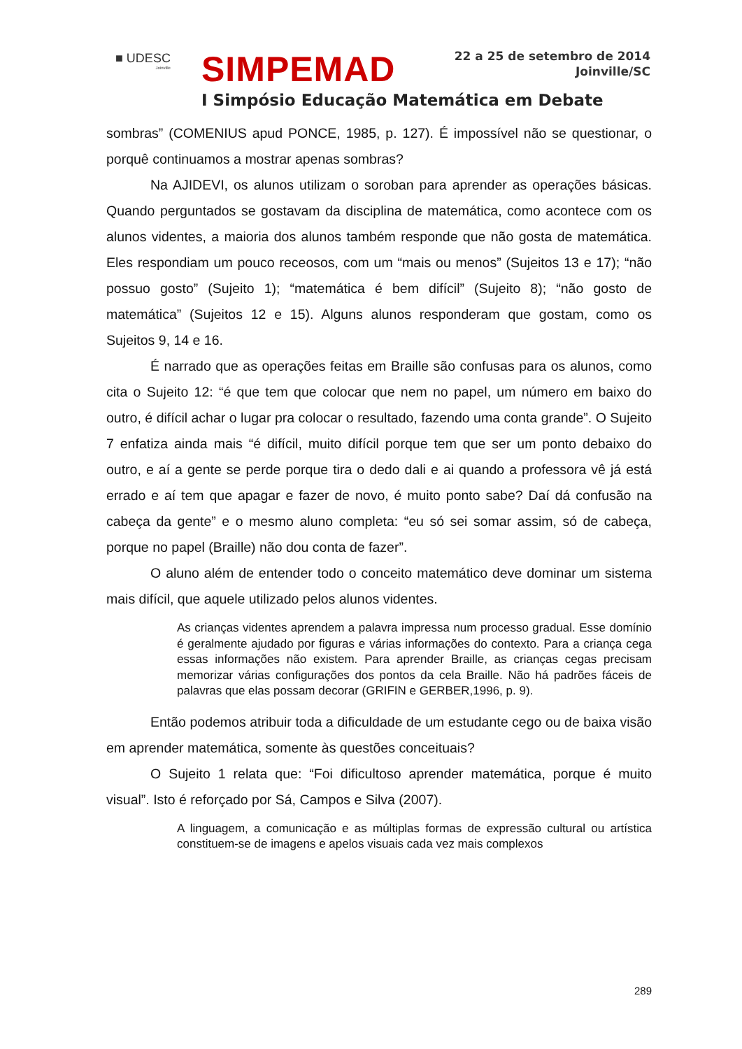■ UDESC
Joinville
SIMPEMAD
22 a 25 de setembro de 2014
Joinville/SC
I Simpósio Educação Matemática em Debate
sombras” (COMENIUS apud PONCE, 1985, p. 127). É impossível não se questionar, o porquê continuamos a mostrar apenas sombras?
Na AJIDEVI, os alunos utilizam o soroban para aprender as operações básicas. Quando perguntados se gostavam da disciplina de matemática, como acontece com os alunos videntes, a maioria dos alunos também responde que não gosta de matemática. Eles respondiam um pouco receosos, com um “mais ou menos” (Sujeitos 13 e 17); “não possuo gosto” (Sujeito 1); “matemática é bem difícil” (Sujeito 8); “não gosto de matemática” (Sujeitos 12 e 15). Alguns alunos responderam que gostam, como os Sujeitos 9, 14 e 16.
É narrado que as operações feitas em Braille são confusas para os alunos, como cita o Sujeito 12: “é que tem que colocar que nem no papel, um número em baixo do outro, é difícil achar o lugar pra colocar o resultado, fazendo uma conta grande”. O Sujeito 7 enfatiza ainda mais “é difícil, muito difícil porque tem que ser um ponto debaixo do outro, e aí a gente se perde porque tira o dedo dali e ai quando a professora vê já está errado e aí tem que apagar e fazer de novo, é muito ponto sabe? Daí dá confusão na cabeça da gente” e o mesmo aluno completa: “eu só sei somar assim, só de cabeça, porque no papel (Braille) não dou conta de fazer”.
O aluno além de entender todo o conceito matemático deve dominar um sistema mais difícil, que aquele utilizado pelos alunos videntes.
As crianças videntes aprendem a palavra impressa num processo gradual. Esse domínio é geralmente ajudado por figuras e várias informações do contexto. Para a criança cega essas informações não existem. Para aprender Braille, as crianças cegas precisam memorizar várias configurações dos pontos da cela Braille. Não há padrões fáceis de palavras que elas possam decorar (GRIFIN e GERBER,1996, p. 9).
Então podemos atribuir toda a dificuldade de um estudante cego ou de baixa visão em aprender matemática, somente às questões conceituais?
O Sujeito 1 relata que: “Foi dificultoso aprender matemática, porque é muito visual”. Isto é reforçado por Sá, Campos e Silva (2007).
A linguagem, a comunicação e as múltiplas formas de expressão cultural ou artística constituem-se de imagens e apelos visuais cada vez mais complexos
289